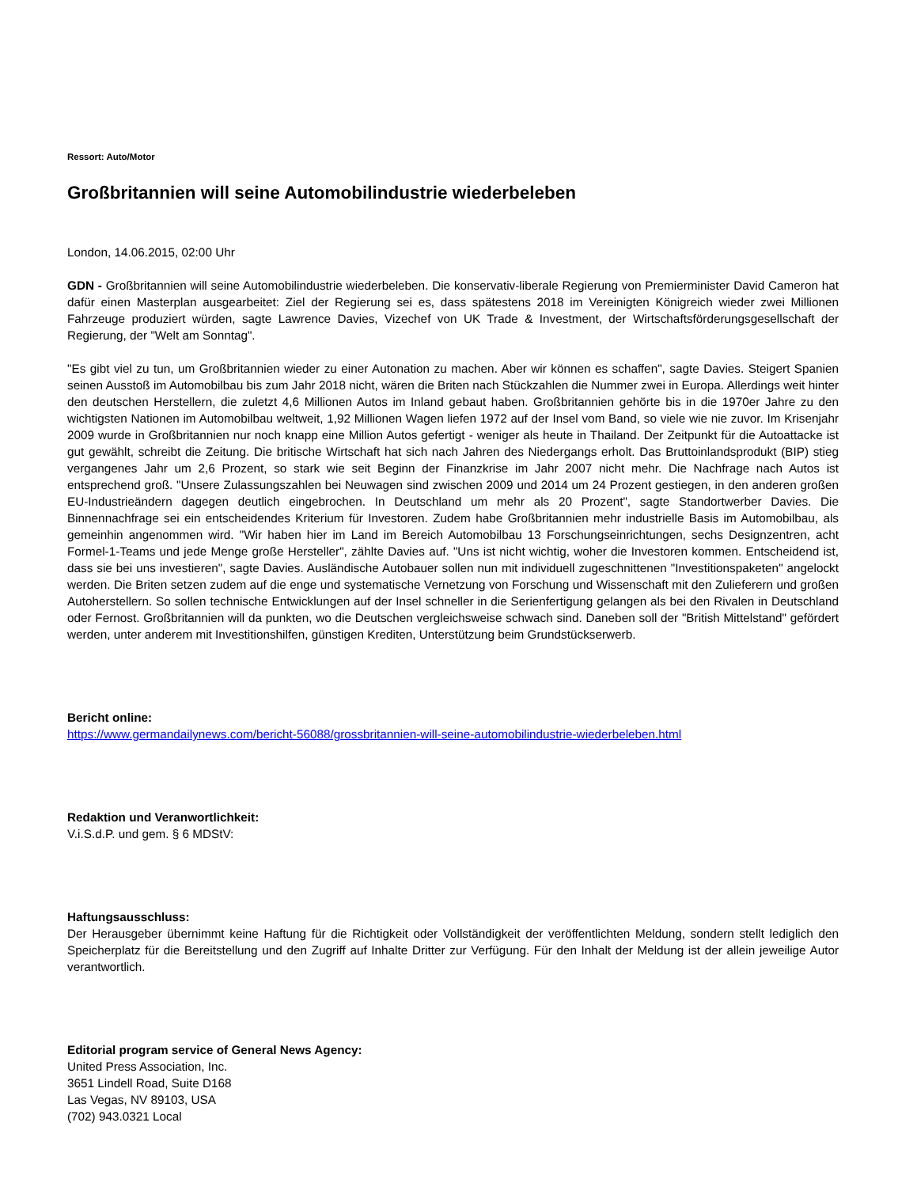Ressort: Auto/Motor
Großbritannien will seine Automobilindustrie wiederbeleben
London, 14.06.2015, 02:00 Uhr
GDN - Großbritannien will seine Automobilindustrie wiederbeleben. Die konservativ-liberale Regierung von Premierminister David Cameron hat dafür einen Masterplan ausgearbeitet: Ziel der Regierung sei es, dass spätestens 2018 im Vereinigten Königreich wieder zwei Millionen Fahrzeuge produziert würden, sagte Lawrence Davies, Vizechef von UK Trade & Investment, der Wirtschaftsförderungsgesellschaft der Regierung, der "Welt am Sonntag".
"Es gibt viel zu tun, um Großbritannien wieder zu einer Autonation zu machen. Aber wir können es schaffen", sagte Davies. Steigert Spanien seinen Ausstoß im Automobilbau bis zum Jahr 2018 nicht, wären die Briten nach Stückzahlen die Nummer zwei in Europa. Allerdings weit hinter den deutschen Herstellern, die zuletzt 4,6 Millionen Autos im Inland gebaut haben. Großbritannien gehörte bis in die 1970er Jahre zu den wichtigsten Nationen im Automobilbau weltweit, 1,92 Millionen Wagen liefen 1972 auf der Insel vom Band, so viele wie nie zuvor. Im Krisenjahr 2009 wurde in Großbritannien nur noch knapp eine Million Autos gefertigt - weniger als heute in Thailand. Der Zeitpunkt für die Autoattacke ist gut gewählt, schreibt die Zeitung. Die britische Wirtschaft hat sich nach Jahren des Niedergangs erholt. Das Bruttoinlandsprodukt (BIP) stieg vergangenes Jahr um 2,6 Prozent, so stark wie seit Beginn der Finanzkrise im Jahr 2007 nicht mehr. Die Nachfrage nach Autos ist entsprechend groß. "Unsere Zulassungszahlen bei Neuwagen sind zwischen 2009 und 2014 um 24 Prozent gestiegen, in den anderen großen EU-Industrieändern dagegen deutlich eingebrochen. In Deutschland um mehr als 20 Prozent", sagte Standortwerber Davies. Die Binnennachfrage sei ein entscheidendes Kriterium für Investoren. Zudem habe Großbritannien mehr industrielle Basis im Automobilbau, als gemeinhin angenommen wird. "Wir haben hier im Land im Bereich Automobilbau 13 Forschungseinrichtungen, sechs Designzentren, acht Formel-1-Teams und jede Menge große Hersteller", zählte Davies auf. "Uns ist nicht wichtig, woher die Investoren kommen. Entscheidend ist, dass sie bei uns investieren", sagte Davies. Ausländische Autobauer sollen nun mit individuell zugeschnittenen "Investitionspaketen" angelockt werden. Die Briten setzen zudem auf die enge und systematische Vernetzung von Forschung und Wissenschaft mit den Zulieferern und großen Autoherstellern. So sollen technische Entwicklungen auf der Insel schneller in die Serienfertigung gelangen als bei den Rivalen in Deutschland oder Fernost. Großbritannien will da punkten, wo die Deutschen vergleichsweise schwach sind. Daneben soll der "British Mittelstand" gefördert werden, unter anderem mit Investitionshilfen, günstigen Krediten, Unterstützung beim Grundstückserwerb.
Bericht online:
https://www.germandailynews.com/bericht-56088/grossbritannien-will-seine-automobilindustrie-wiederbeleben.html
Redaktion und Veranwortlichkeit:
V.i.S.d.P. und gem. § 6 MDStV:
Haftungsausschluss:
Der Herausgeber übernimmt keine Haftung für die Richtigkeit oder Vollständigkeit der veröffentlichten Meldung, sondern stellt lediglich den Speicherplatz für die Bereitstellung und den Zugriff auf Inhalte Dritter zur Verfügung. Für den Inhalt der Meldung ist der allein jeweilige Autor verantwortlich.
Editorial program service of General News Agency:
United Press Association, Inc.
3651 Lindell Road, Suite D168
Las Vegas, NV 89103, USA
(702) 943.0321 Local